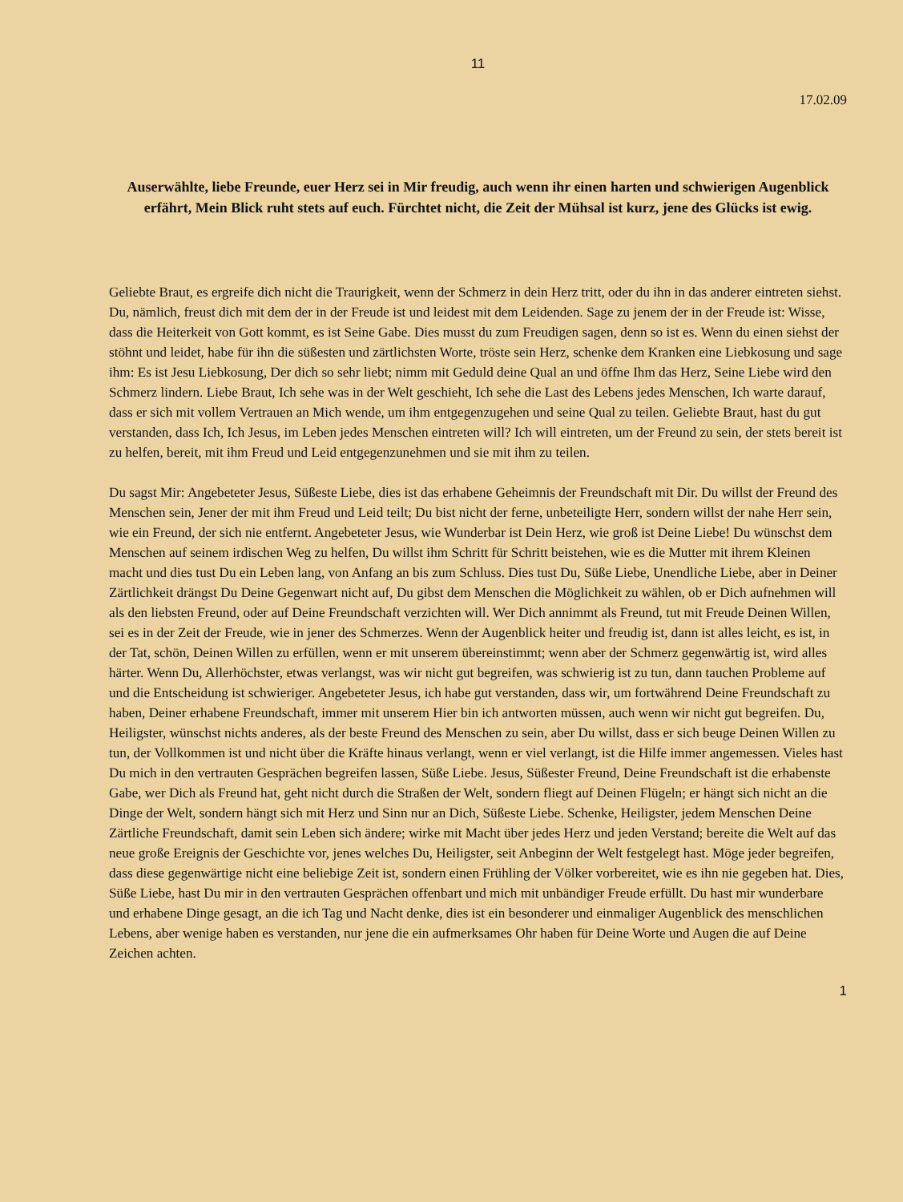11
17.02.09
Auserwählte, liebe Freunde, euer Herz sei in Mir freudig, auch wenn ihr einen harten und schwierigen Augenblick erfährt, Mein Blick ruht stets auf euch. Fürchtet nicht, die Zeit der Mühsal ist kurz, jene des Glücks ist ewig.
Geliebte Braut, es ergreife dich nicht die Traurigkeit, wenn der Schmerz in dein Herz tritt, oder du ihn in das anderer eintreten siehst. Du, nämlich, freust dich mit dem der in der Freude ist und leidest mit dem Leidenden. Sage zu jenem der in der Freude ist: Wisse, dass die Heiterkeit von Gott kommt, es ist Seine Gabe. Dies musst du zum Freudigen sagen, denn so ist es. Wenn du einen siehst der stöhnt und leidet, habe für ihn die süßesten und zärtlichsten Worte, tröste sein Herz, schenke dem Kranken eine Liebkosung und sage ihm: Es ist Jesu Liebkosung, Der dich so sehr liebt; nimm mit Geduld deine Qual an und öffne Ihm das Herz, Seine Liebe wird den Schmerz lindern. Liebe Braut, Ich sehe was in der Welt geschieht, Ich sehe die Last des Lebens jedes Menschen, Ich warte darauf, dass er sich mit vollem Vertrauen an Mich wende, um ihm entgegenzugehen und seine Qual zu teilen. Geliebte Braut, hast du gut verstanden, dass Ich, Ich Jesus, im Leben jedes Menschen eintreten will? Ich will eintreten, um der Freund zu sein, der stets bereit ist zu helfen, bereit, mit ihm Freud und Leid entgegenzunehmen und sie mit ihm zu teilen.
Du sagst Mir: Angebeteter Jesus, Süßeste Liebe, dies ist das erhabene Geheimnis der Freundschaft mit Dir. Du willst der Freund des Menschen sein, Jener der mit ihm Freud und Leid teilt; Du bist nicht der ferne, unbeteiligte Herr, sondern willst der nahe Herr sein, wie ein Freund, der sich nie entfernt. Angebeteter Jesus, wie Wunderbar ist Dein Herz, wie groß ist Deine Liebe! Du wünschst dem Menschen auf seinem irdischen Weg zu helfen, Du willst ihm Schritt für Schritt beistehen, wie es die Mutter mit ihrem Kleinen macht und dies tust Du ein Leben lang, von Anfang an bis zum Schluss. Dies tust Du, Süße Liebe, Unendliche Liebe, aber in Deiner Zärtlichkeit drängst Du Deine Gegenwart nicht auf, Du gibst dem Menschen die Möglichkeit zu wählen, ob er Dich aufnehmen will als den liebsten Freund, oder auf Deine Freundschaft verzichten will. Wer Dich annimmt als Freund, tut mit Freude Deinen Willen, sei es in der Zeit der Freude, wie in jener des Schmerzes. Wenn der Augenblick heiter und freudig ist, dann ist alles leicht, es ist, in der Tat, schön, Deinen Willen zu erfüllen, wenn er mit unserem übereinstimmt; wenn aber der Schmerz gegenwärtig ist, wird alles härter. Wenn Du, Allerhöchster, etwas verlangst, was wir nicht gut begreifen, was schwierig ist zu tun, dann tauchen Probleme auf und die Entscheidung ist schwieriger. Angebeteter Jesus, ich habe gut verstanden, dass wir, um fortwährend Deine Freundschaft zu haben, Deiner erhabene Freundschaft, immer mit unserem Hier bin ich antworten müssen, auch wenn wir nicht gut begreifen. Du, Heiligster, wünschst nichts anderes, als der beste Freund des Menschen zu sein, aber Du willst, dass er sich beuge Deinen Willen zu tun, der Vollkommen ist und nicht über die Kräfte hinaus verlangt, wenn er viel verlangt, ist die Hilfe immer angemessen. Vieles hast Du mich in den vertrauten Gesprächen begreifen lassen, Süße Liebe. Jesus, Süßester Freund, Deine Freundschaft ist die erhabenste Gabe, wer Dich als Freund hat, geht nicht durch die Straßen der Welt, sondern fliegt auf Deinen Flügeln; er hängt sich nicht an die Dinge der Welt, sondern hängt sich mit Herz und Sinn nur an Dich, Süßeste Liebe. Schenke, Heiligster, jedem Menschen Deine Zärtliche Freundschaft, damit sein Leben sich ändere; wirke mit Macht über jedes Herz und jeden Verstand; bereite die Welt auf das neue große Ereignis der Geschichte vor, jenes welches Du, Heiligster, seit Anbeginn der Welt festgelegt hast. Möge jeder begreifen, dass diese gegenwärtige nicht eine beliebige Zeit ist, sondern einen Frühling der Völker vorbereitet, wie es ihn nie gegeben hat. Dies, Süße Liebe, hast Du mir in den vertrauten Gesprächen offenbart und mich mit unbändiger Freude erfüllt. Du hast mir wunderbare und erhabene Dinge gesagt, an die ich Tag und Nacht denke, dies ist ein besonderer und einmaliger Augenblick des menschlichen Lebens, aber wenige haben es verstanden, nur jene die ein aufmerksames Ohr haben für Deine Worte und Augen die auf Deine Zeichen achten.
1